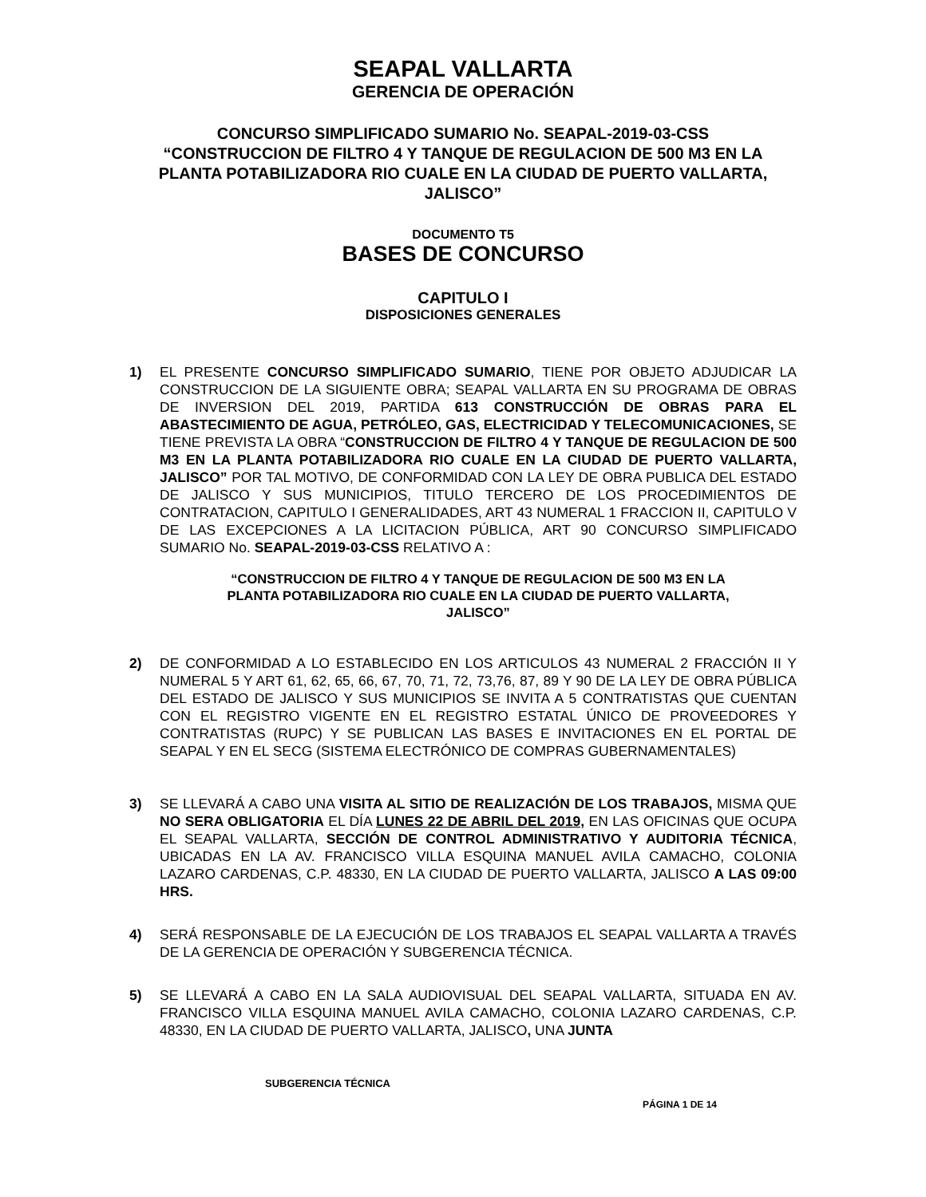SEAPAL VALLARTA
GERENCIA DE OPERACIÓN
CONCURSO SIMPLIFICADO SUMARIO No. SEAPAL-2019-03-CSS
“CONSTRUCCION DE FILTRO 4 Y TANQUE DE REGULACION DE 500 M3 EN LA PLANTA POTABILIZADORA RIO CUALE EN LA CIUDAD DE PUERTO VALLARTA, JALISCO”
DOCUMENTO T5
BASES DE CONCURSO
CAPITULO I
DISPOSICIONES GENERALES
1) EL PRESENTE CONCURSO SIMPLIFICADO SUMARIO, TIENE POR OBJETO ADJUDICAR LA CONSTRUCCION DE LA SIGUIENTE OBRA; SEAPAL VALLARTA EN SU PROGRAMA DE OBRAS DE INVERSION DEL 2019, PARTIDA 613 CONSTRUCCIÓN DE OBRAS PARA EL ABASTECIMIENTO DE AGUA, PETRÓLEO, GAS, ELECTRICIDAD Y TELECOMUNICACIONES, SE TIENE PREVISTA LA OBRA “CONSTRUCCION DE FILTRO 4 Y TANQUE DE REGULACION DE 500 M3 EN LA PLANTA POTABILIZADORA RIO CUALE EN LA CIUDAD DE PUERTO VALLARTA, JALISCO” POR TAL MOTIVO, DE CONFORMIDAD CON LA LEY DE OBRA PUBLICA DEL ESTADO DE JALISCO Y SUS MUNICIPIOS, TITULO TERCERO DE LOS PROCEDIMIENTOS DE CONTRATACION, CAPITULO I GENERALIDADES, ART 43 NUMERAL 1 FRACCION II, CAPITULO V DE LAS EXCEPCIONES A LA LICITACION PÚBLICA, ART 90 CONCURSO SIMPLIFICADO SUMARIO No. SEAPAL-2019-03-CSS RELATIVO A :
“CONSTRUCCION DE FILTRO 4 Y TANQUE DE REGULACION DE 500 M3 EN LA PLANTA POTABILIZADORA RIO CUALE EN LA CIUDAD DE PUERTO VALLARTA, JALISCO”
2) DE CONFORMIDAD A LO ESTABLECIDO EN LOS ARTICULOS 43 NUMERAL 2 FRACCIÓN II Y NUMERAL 5 Y ART 61, 62, 65, 66, 67, 70, 71, 72, 73,76, 87, 89 Y 90 DE LA LEY DE OBRA PÚBLICA DEL ESTADO DE JALISCO Y SUS MUNICIPIOS SE INVITA A 5 CONTRATISTAS QUE CUENTAN CON EL REGISTRO VIGENTE EN EL REGISTRO ESTATAL ÚNICO DE PROVEEDORES Y CONTRATISTAS (RUPC) Y SE PUBLICAN LAS BASES E INVITACIONES EN EL PORTAL DE SEAPAL Y EN EL SECG (SISTEMA ELECTRÓNICO DE COMPRAS GUBERNAMENTALES)
3) SE LLEVARÁ A CABO UNA VISITA AL SITIO DE REALIZACIÓN DE LOS TRABAJOS, MISMA QUE NO SERA OBLIGATORIA EL DÍA LUNES 22 DE ABRIL DEL 2019, EN LAS OFICINAS QUE OCUPA EL SEAPAL VALLARTA, SECCIÓN DE CONTROL ADMINISTRATIVO Y AUDITORIA TÉCNICA, UBICADAS EN LA AV. FRANCISCO VILLA ESQUINA MANUEL AVILA CAMACHO, COLONIA LAZARO CARDENAS, C.P. 48330, EN LA CIUDAD DE PUERTO VALLARTA, JALISCO A LAS 09:00 HRS.
4) SERÁ RESPONSABLE DE LA EJECUCIÓN DE LOS TRABAJOS EL SEAPAL VALLARTA A TRAVÉS DE LA GERENCIA DE OPERACIÓN Y SUBGERENCIA TÉCNICA.
5) SE LLEVARÁ A CABO EN LA SALA AUDIOVISUAL DEL SEAPAL VALLARTA, SITUADA EN AV. FRANCISCO VILLA ESQUINA MANUEL AVILA CAMACHO, COLONIA LAZARO CARDENAS, C.P. 48330, EN LA CIUDAD DE PUERTO VALLARTA, JALISCO, UNA JUNTA
SUBGERENCIA TÉCNICA
PÁGINA 1 DE 14